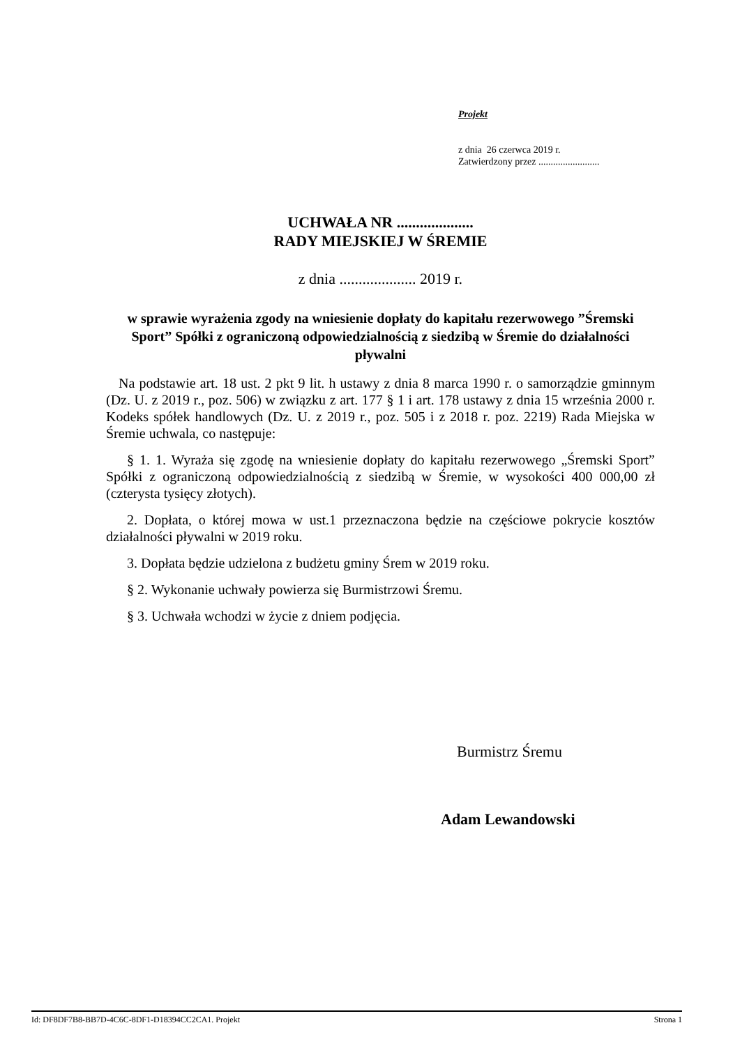Projekt
z dnia 26 czerwca 2019 r.
Zatwierdzony przez .........................
UCHWAŁA NR ....................
RADY MIEJSKIEJ W ŚREMIE
z dnia .................... 2019 r.
w sprawie wyrażenia zgody na wniesienie dopłaty do kapitału rezerwowego ”Śremski Sport” Spółki z ograniczoną odpowiedzialnością z siedzibą w Śremie do działalności pływalni
Na podstawie art. 18 ust. 2 pkt 9 lit. h ustawy z dnia 8 marca 1990 r. o samorządzie gminnym (Dz. U. z 2019 r., poz. 506) w związku z art. 177 § 1 i art. 178 ustawy z dnia 15 września 2000 r. Kodeks spółek handlowych (Dz. U. z 2019 r., poz. 505 i z 2018 r. poz. 2219) Rada Miejska w Śremie uchwala, co następuje:
§ 1. 1. Wyraża się zgodę na wniesienie dopłaty do kapitału rezerwowego „Śremski Sport” Spółki z ograniczoną odpowiedzialnością z siedzibą w Śremie, w wysokości 400 000,00 zł (czterysta tysięcy złotych).
2. Dopłata, o której mowa w ust.1 przeznaczona będzie na częściowe pokrycie kosztów działalności pływalni w 2019 roku.
3. Dopłata będzie udzielona z budżetu gminy Śrem w 2019 roku.
§ 2. Wykonanie uchwały powierza się Burmistrzowi Śremu.
§ 3. Uchwała wchodzi w życie z dniem podjęcia.
Burmistrz Śremu
Adam Lewandowski
Id: DF8DF7B8-BB7D-4C6C-8DF1-D18394CC2CA1. Projekt Strona 1